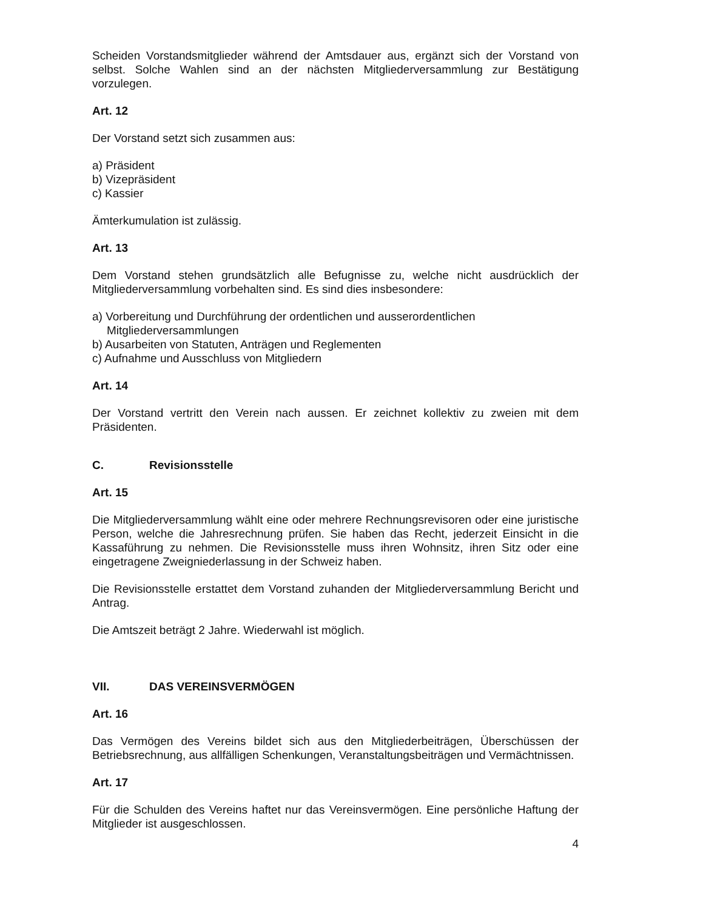Scheiden Vorstandsmitglieder während der Amtsdauer aus, ergänzt sich der Vorstand von selbst. Solche Wahlen sind an der nächsten Mitgliederversammlung zur Bestätigung vorzulegen.
Art. 12
Der Vorstand setzt sich zusammen aus:
a) Präsident
b) Vizepräsident
c) Kassier
Ämterkumulation ist zulässig.
Art. 13
Dem Vorstand stehen grundsätzlich alle Befugnisse zu, welche nicht ausdrücklich der Mitgliederversammlung vorbehalten sind. Es sind dies insbesondere:
a) Vorbereitung und Durchführung der ordentlichen und ausserordentlichen Mitgliederversammlungen
b) Ausarbeiten von Statuten, Anträgen und Reglementen
c) Aufnahme und Ausschluss von Mitgliedern
Art. 14
Der Vorstand vertritt den Verein nach aussen. Er zeichnet kollektiv zu zweien mit dem Präsidenten.
C. Revisionsstelle
Art. 15
Die Mitgliederversammlung wählt eine oder mehrere Rechnungsrevisoren oder eine juristische Person, welche die Jahresrechnung prüfen. Sie haben das Recht, jederzeit Einsicht in die Kassaführung zu nehmen. Die Revisionsstelle muss ihren Wohnsitz, ihren Sitz oder eine eingetragene Zweigniederlassung in der Schweiz haben.
Die Revisionsstelle erstattet dem Vorstand zuhanden der Mitgliederversammlung Bericht und Antrag.
Die Amtszeit beträgt 2 Jahre. Wiederwahl ist möglich.
VII. DAS VEREINSVERMÖGEN
Art. 16
Das Vermögen des Vereins bildet sich aus den Mitgliederbeiträgen, Überschüssen der Betriebsrechnung, aus allfälligen Schenkungen, Veranstaltungsbeiträgen und Vermächtnissen.
Art. 17
Für die Schulden des Vereins haftet nur das Vereinsvermögen. Eine persönliche Haftung der Mitglieder ist ausgeschlossen.
4